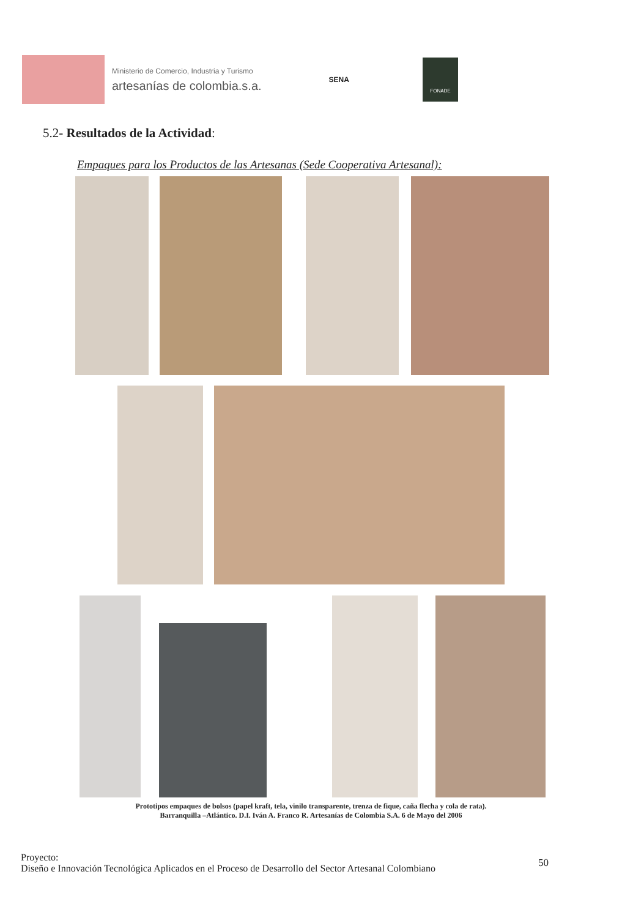Ministerio de Comercio, Industria y Turismo
artesanías de colombia.s.a.
SENA
FONADE
5.2- Resultados de la Actividad:
Empaques para los Productos de las Artesanas (Sede Cooperativa Artesanal):
Prototipos empaques de bolsos (papel kraft, tela, vinilo transparente, trenza de fique, caña flecha y cola de rata).
Barranquilla –Atlántico. D.I. Iván A. Franco R. Artesanías de Colombia S.A. 6 de Mayo del 2006
Proyecto:
Diseño e Innovación Tecnológica Aplicados en el Proceso de Desarrollo del Sector Artesanal Colombiano
50